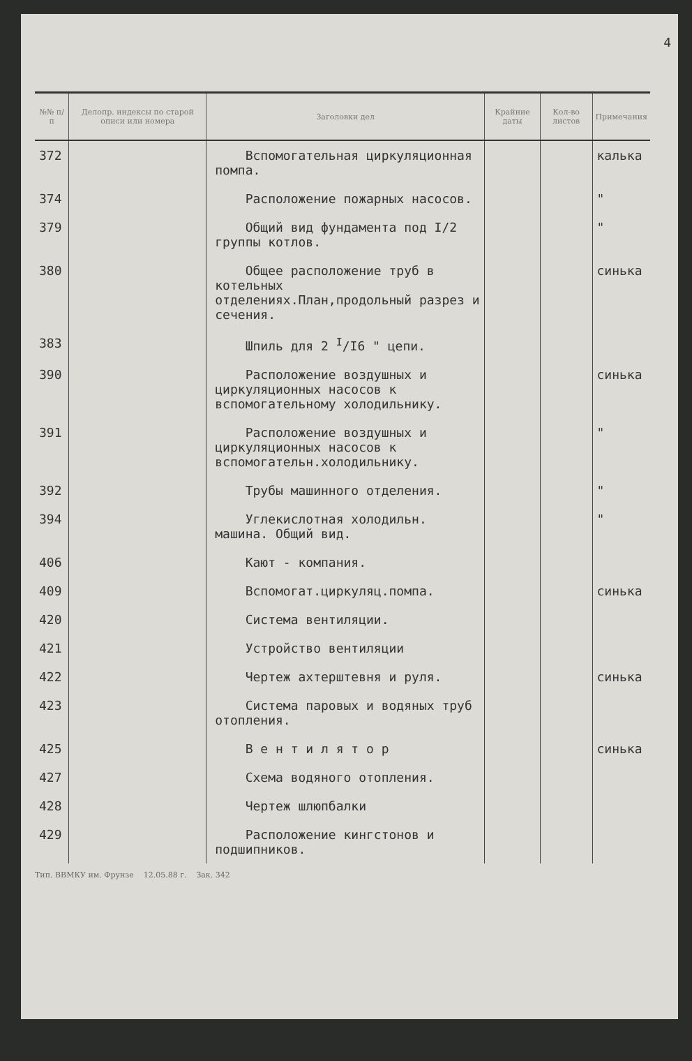4
| №№ п/п | Делопр. индексы по старой описи или номера | Заголовки дел | Крайние даты | Кол-во листов | Примечания |
| --- | --- | --- | --- | --- | --- |
| 372 | | Вспомогательная циркуляционная помпа. | | | калька |
| 374 | | Расположение пожарных насосов. | | | " |
| 379 | | Общий вид фундамента под I/2 группы котлов. | | | " |
| 380 | | Общее расположение труб в котельных отделениях.План,продольный разрез и сечения. | | | синька |
| 383 | | Шпиль для 2 <sup>I</sup>/I6 " цепи. | | | |
| 390 | | Расположение воздушных и циркуляционных насосов к вспомогательному холодильнику. | | | синька |
| 391 | | Расположение воздушных и циркуляционных насосов к вспомогательн.холодильнику. | | | " |
| 392 | | Трубы машинного отделения. | | | " |
| 394 | | Углекислотная холодильн. машина. Общий вид. | | | " |
| 406 | | Кают - компания. | | | |
| 409 | | Вспомогат.циркуляц.помпа. | | | синька |
| 420 | | Система вентиляции. | | | |
| 421 | | Устройство вентиляции | | | |
| 422 | | Чертеж ахтерштевня и руля. | | | синька |
| 423 | | Система паровых и водяных труб отопления. | | | |
| 425 | | В е н т и л я т о р | | | синька |
| 427 | | Схема водяного отопления. | | | |
| 428 | | Чертеж шлюпбалки | | | |
| 429 | | Расположение кингстонов и подшипников. | | | |
Тип. ВВМКУ им. Фрунзе 12.05.88 г. Зак. 342